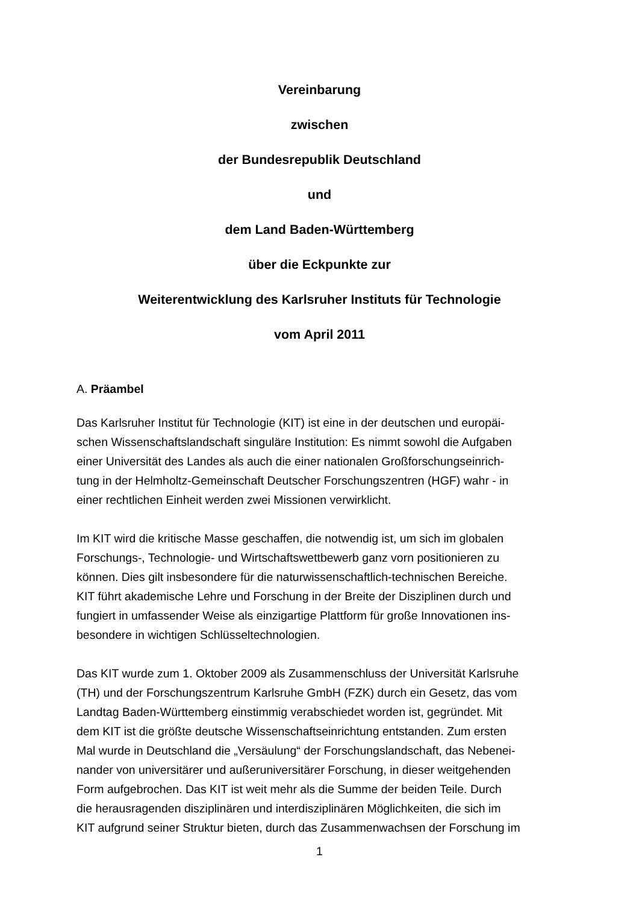Vereinbarung
zwischen
der Bundesrepublik Deutschland
und
dem Land Baden-Württemberg
über die Eckpunkte zur
Weiterentwicklung des Karlsruher Instituts für Technologie
vom April 2011
A. Präambel
Das Karlsruher Institut für Technologie (KIT) ist eine in der deutschen und europäi-
schen Wissenschaftslandschaft singuläre Institution: Es nimmt sowohl die Aufgaben
einer Universität des Landes als auch die einer nationalen Großforschungseinrich-
tung in der Helmholtz-Gemeinschaft Deutscher Forschungszentren (HGF) wahr - in
einer rechtlichen Einheit werden zwei Missionen verwirklicht.
Im KIT wird die kritische Masse geschaffen, die notwendig ist, um sich im globalen
Forschungs-, Technologie- und Wirtschaftswettbewerb ganz vorn positionieren zu
können. Dies gilt insbesondere für die naturwissenschaftlich-technischen Bereiche.
KIT führt akademische Lehre und Forschung in der Breite der Disziplinen durch und
fungiert in umfassender Weise als einzigartige Plattform für große Innovationen ins-
besondere in wichtigen Schlüsseltechnologien.
Das KIT wurde zum 1. Oktober 2009 als Zusammenschluss der Universität Karlsruhe
(TH) und der Forschungszentrum Karlsruhe GmbH (FZK) durch ein Gesetz, das vom
Landtag Baden-Württemberg einstimmig verabschiedet worden ist, gegründet. Mit
dem KIT ist die größte deutsche Wissenschaftseinrichtung entstanden. Zum ersten
Mal wurde in Deutschland die „Versäulung“ der Forschungslandschaft, das Nebenei-
nander von universitärer und außeruniversitärer Forschung, in dieser weitgehenden
Form aufgebrochen. Das KIT ist weit mehr als die Summe der beiden Teile. Durch
die herausragenden disziplinären und interdisziplinären Möglichkeiten, die sich im
KIT aufgrund seiner Struktur bieten, durch das Zusammenwachsen der Forschung im
1